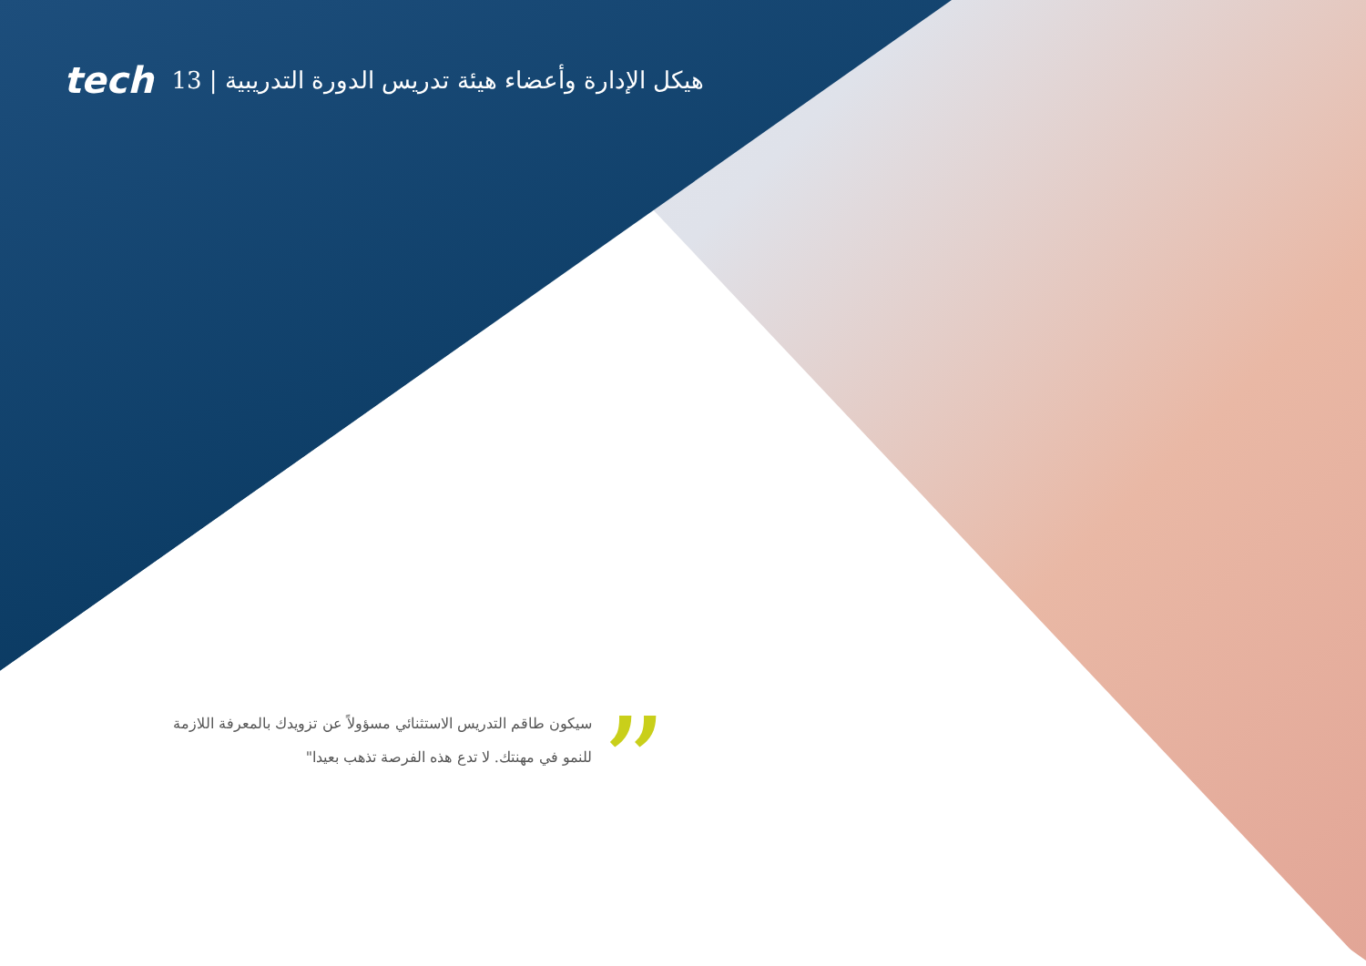tech هيكل الإدارة وأعضاء هيئة تدريس الدورة التدريبية | 13
”
سيكون طاقم التدريس الاستثنائي مسؤولاً عن تزويدك بالمعرفة اللازمة للنمو في مهنتك. لا تدع هذه الفرصة تذهب بعيدا"